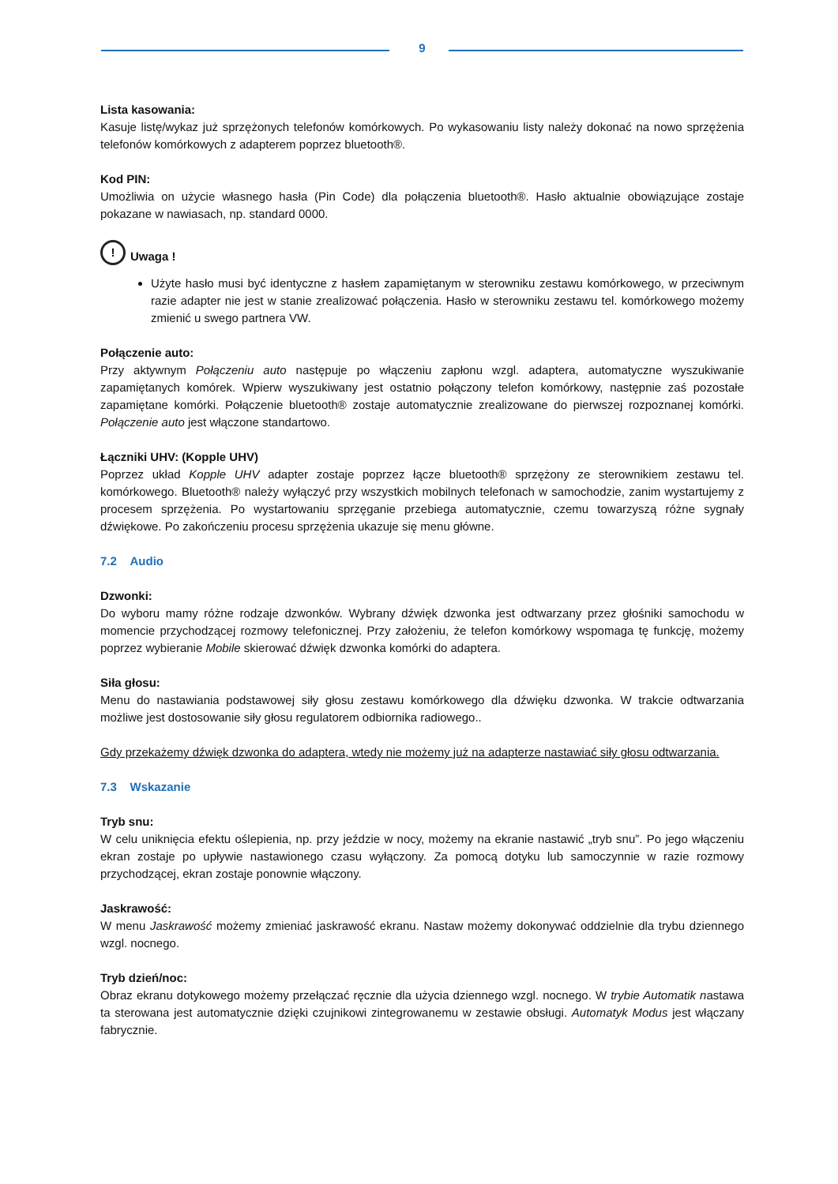9
Lista kasowania:
Kasuje listę/wykaz już sprzężonych telefonów komórkowych. Po wykasowaniu listy należy dokonać na nowo sprzężenia telefonów komórkowych z adapterem poprzez bluetooth®.
Kod PIN:
Umożliwia on użycie własnego hasła (Pin Code) dla połączenia bluetooth®. Hasło aktualnie obowiązujące zostaje pokazane w nawiasach, np. standard 0000.
!
Uwaga !
Użyte hasło musi być identyczne z hasłem zapamiętanym w sterowniku zestawu komórkowego, w przeciwnym razie adapter nie jest w stanie zrealizować połączenia. Hasło w sterowniku zestawu tel. komórkowego możemy zmienić u swego partnera VW.
Połączenie auto:
Przy aktywnym Połączeniu auto następuje po włączeniu zapłonu wzgl. adaptera, automatyczne wyszukiwanie zapamiętanych komórek. Wpierw wyszukiwany jest ostatnio połączony telefon komórkowy, następnie zaś pozostałe zapamiętane komórki. Połączenie bluetooth® zostaje automatycznie zrealizowane do pierwszej rozpoznanej komórki. Połączenie auto jest włączone standartowo.
Łączniki UHV: (Kopple UHV)
Poprzez układ Kopple UHV adapter zostaje poprzez łącze bluetooth® sprzężony ze sterownikiem zestawu tel. komórkowego. Bluetooth® należy wyłączyć przy wszystkich mobilnych telefonach w samochodzie, zanim wystartujemy z procesem sprzężenia. Po wystartowaniu sprzęganie przebiega automatycznie, czemu towarzyszą różne sygnały dźwiękowe. Po zakończeniu procesu sprzężenia ukazuje się menu główne.
7.2 Audio
Dzwonki:
Do wyboru mamy różne rodzaje dzwonków. Wybrany dźwięk dzwonka jest odtwarzany przez głośniki samochodu w momencie przychodzącej rozmowy telefonicznej. Przy założeniu, że telefon komórkowy wspomaga tę funkcję, możemy poprzez wybieranie Mobile skierować dźwięk dzwonka komórki do adaptera.
Siła głosu:
Menu do nastawiania podstawowej siły głosu zestawu komórkowego dla dźwięku dzwonka. W trakcie odtwarzania możliwe jest dostosowanie siły głosu regulatorem odbiornika radiowego..
Gdy przekażemy dźwięk dzwonka do adaptera, wtedy nie możemy już na adapterze nastawiać siły głosu odtwarzania.
7.3 Wskazanie
Tryb snu:
W celu uniknięcia efektu oślepienia, np. przy jeździe w nocy, możemy na ekranie nastawić „tryb snu”. Po jego włączeniu ekran zostaje po upływie nastawionego czasu wyłączony. Za pomocą dotyku lub samoczynnie w razie rozmowy przychodzącej, ekran zostaje ponownie włączony.
Jaskrawość:
W menu Jaskrawość możemy zmieniać jaskrawość ekranu. Nastaw możemy dokonywać oddzielnie dla trybu dziennego wzgl. nocnego.
Tryb dzień/noc:
Obraz ekranu dotykowego możemy przełączać ręcznie dla użycia dziennego wzgl. nocnego. W trybie Automatik nastawa ta sterowana jest automatycznie dzięki czujnikowi zintegrowanemu w zestawie obsługi. Automatyk Modus jest włączany fabrycznie.